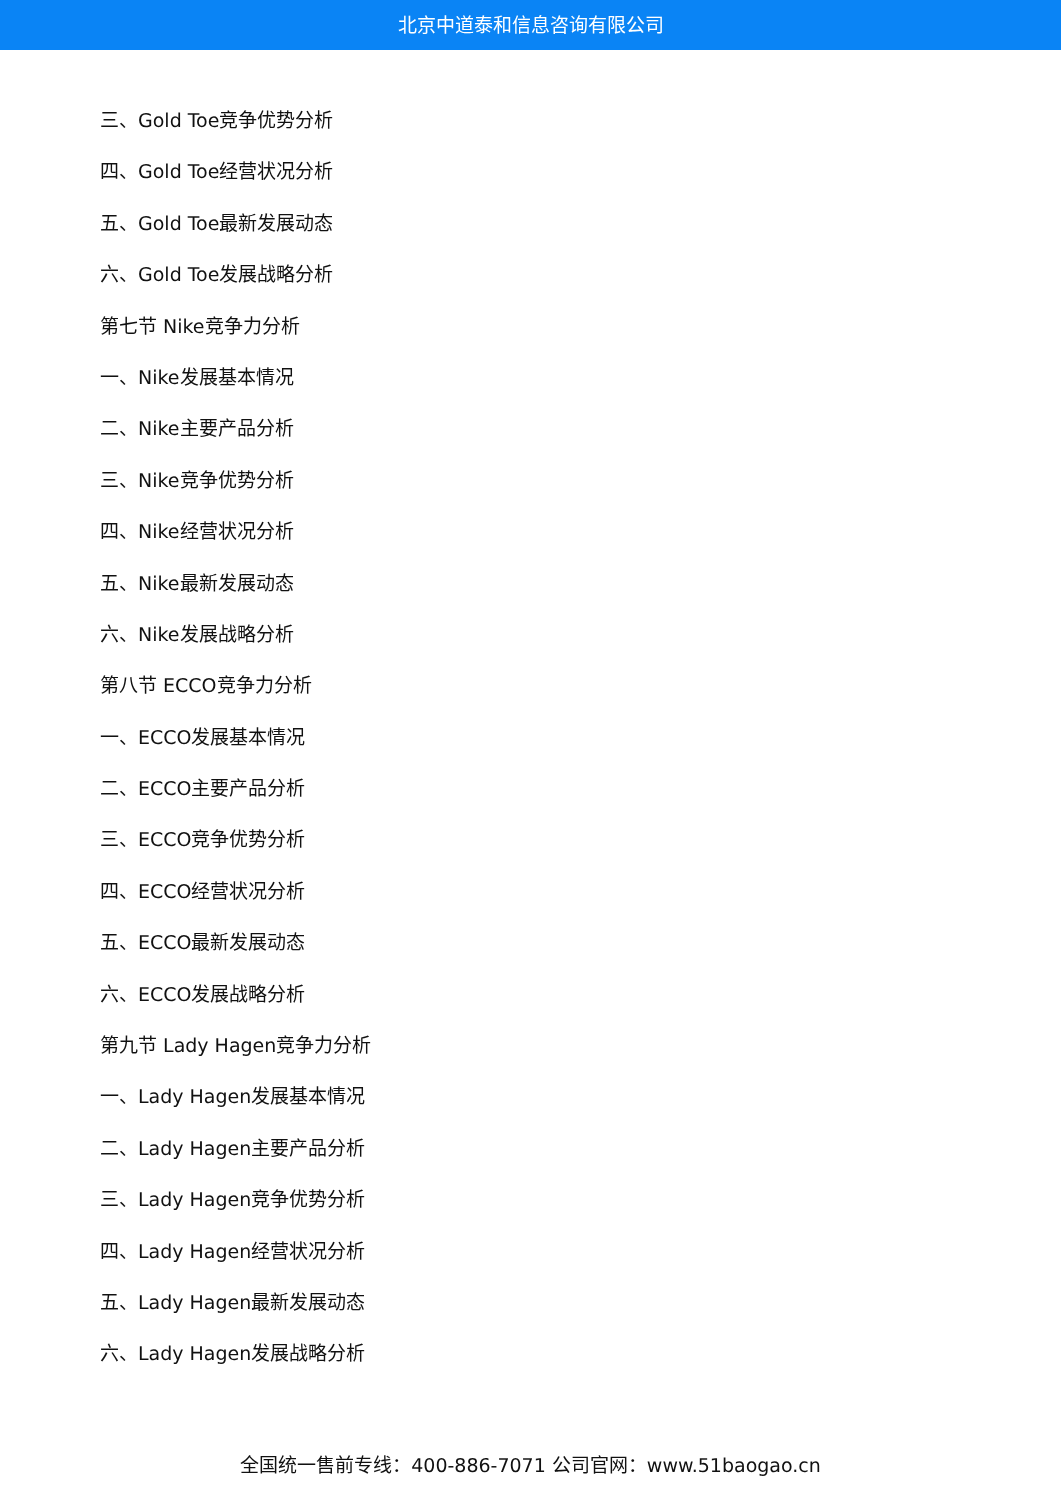北京中道泰和信息咨询有限公司
三、Gold Toe竞争优势分析
四、Gold Toe经营状况分析
五、Gold Toe最新发展动态
六、Gold Toe发展战略分析
第七节 Nike竞争力分析
一、Nike发展基本情况
二、Nike主要产品分析
三、Nike竞争优势分析
四、Nike经营状况分析
五、Nike最新发展动态
六、Nike发展战略分析
第八节 ECCO竞争力分析
一、ECCO发展基本情况
二、ECCO主要产品分析
三、ECCO竞争优势分析
四、ECCO经营状况分析
五、ECCO最新发展动态
六、ECCO发展战略分析
第九节 Lady Hagen竞争力分析
一、Lady Hagen发展基本情况
二、Lady Hagen主要产品分析
三、Lady Hagen竞争优势分析
四、Lady Hagen经营状况分析
五、Lady Hagen最新发展动态
六、Lady Hagen发展战略分析
全国统一售前专线：400-886-7071 公司官网：www.51baogao.cn